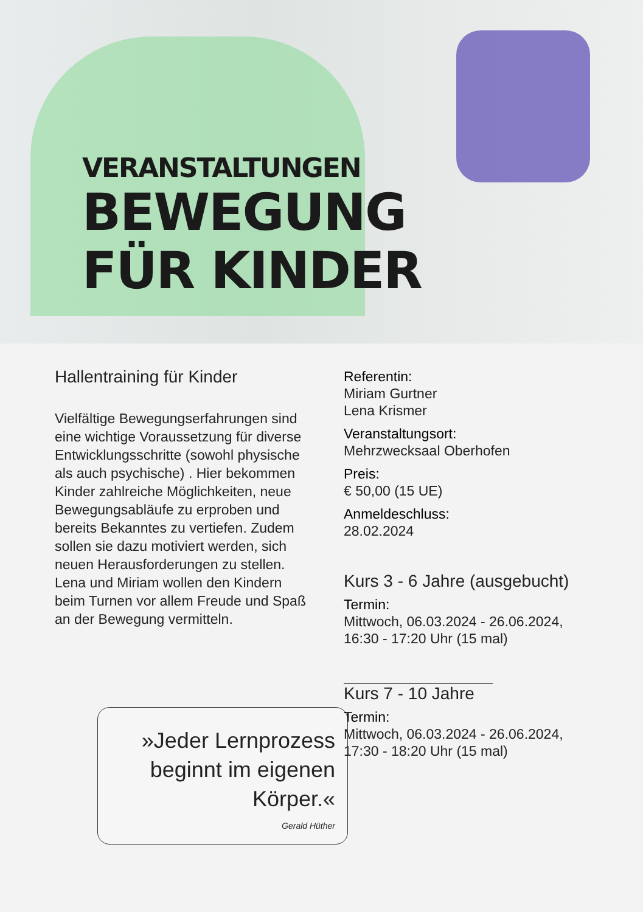VERANSTALTUNGEN
BEWEGUNG
FÜR KINDER
Hallentraining für Kinder
Vielfältige Bewegungserfahrungen sind eine wichtige Voraussetzung für diverse Entwicklungsschritte (sowohl physische als auch psychische) . Hier bekommen Kinder zahlreiche Möglichkeiten, neue Bewegungsabläufe zu erproben und bereits Bekanntes zu vertiefen. Zudem sollen sie dazu motiviert werden, sich neuen Herausforderungen zu stellen. Lena und Miriam wollen den Kindern beim Turnen vor allem Freude und Spaß an der Bewegung vermitteln.
»Jeder Lernprozess beginnt im eigenen Körper.«
Gerald Hüther
Referentin:
Miriam Gurtner
Lena Krismer
Veranstaltungsort:
Mehrzwecksaal Oberhofen
Preis:
€ 50,00 (15 UE)
Anmeldeschluss:
28.02.2024
Kurs 3 - 6 Jahre (ausgebucht)
Termin:
Mittwoch, 06.03.2024 - 26.06.2024,
16:30 - 17:20 Uhr (15 mal)
Kurs 7 - 10 Jahre
Termin:
Mittwoch, 06.03.2024 - 26.06.2024,
17:30 - 18:20 Uhr (15 mal)